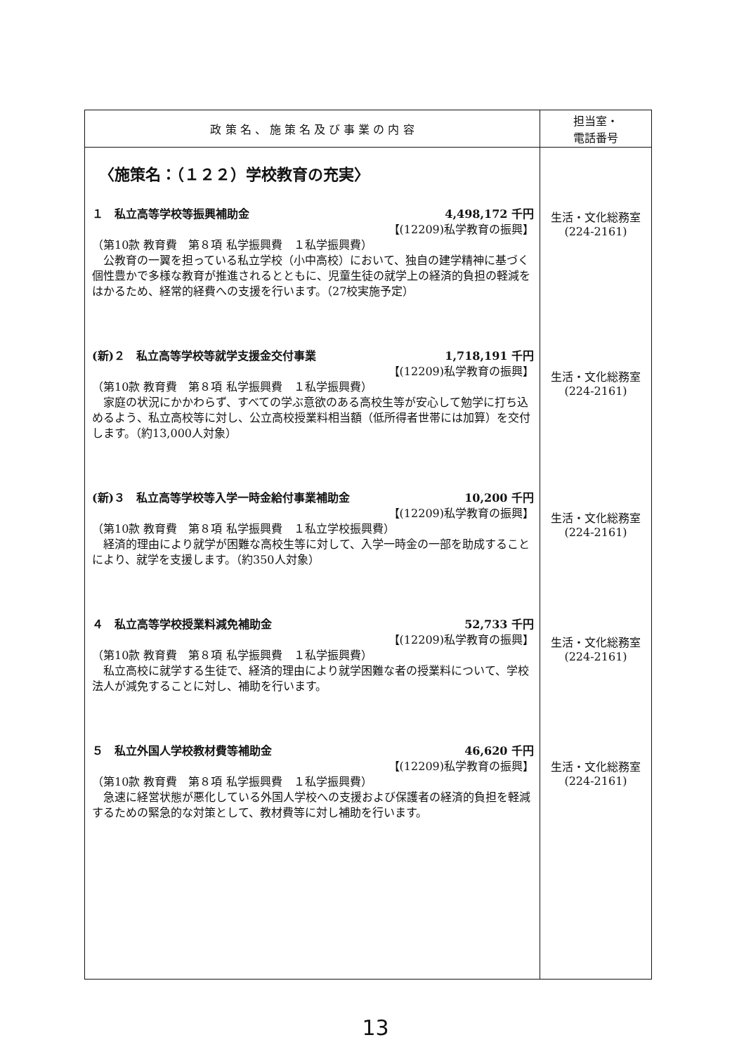| 政 策 名 、 施 策 名 及 び 事 業 の 内 容 | 担当室・ 電話番号 |
| --- | --- |
| 〈施策名：（１２２）学校教育の充実〉 １ 私立高等学校等振興補助金 4,498,172 千円 【(12209)私学教育の振興】 （第10款 教育費 第８項 私学振興費 １私学振興費） 公教育の一翼を担っている私立学校（小中高校）において、独自の建学精神に基づく個性豊かで多様な教育が推進されるとともに、児童生徒の就学上の経済的負担の軽減をはかるため、経常的経費への支援を行います。（27校実施予定） (新)２ 私立高等学校等就学支援金交付事業 1,718,191 千円 【(12209)私学教育の振興】 （第10款 教育費 第８項 私学振興費 １私学振興費） 家庭の状況にかかわらず、すべての学ぶ意欲のある高校生等が安心して勉学に打ち込めるよう、私立高校等に対し、公立高校授業料相当額（低所得者世帯には加算）を交付します。（約13,000人対象） (新)３ 私立高等学校等入学一時金給付事業補助金 10,200 千円 【(12209)私学教育の振興】 （第10款 教育費 第８項 私学振興費 １私立学校振興費） 経済的理由により就学が困難な高校生等に対して、入学一時金の一部を助成することにより、就学を支援します。（約350人対象） ４ 私立高等学校授業料減免補助金 52,733 千円 【(12209)私学教育の振興】 （第10款 教育費 第８項 私学振興費 １私学振興費） 私立高校に就学する生徒で、経済的理由により就学困難な者の授業料について、学校法人が減免することに対し、補助を行います。 ５ 私立外国人学校教材費等補助金 46,620 千円 【(12209)私学教育の振興】 （第10款 教育費 第８項 私学振興費 １私学振興費） 急速に経営状態が悪化している外国人学校への支援および保護者の経済的負担を軽減するための緊急的な対策として、教材費等に対し補助を行います。 | 生活・文化総務室 (224-2161) 生活・文化総務室 (224-2161) 生活・文化総務室 (224-2161) 生活・文化総務室 (224-2161) 生活・文化総務室 (224-2161) |
13